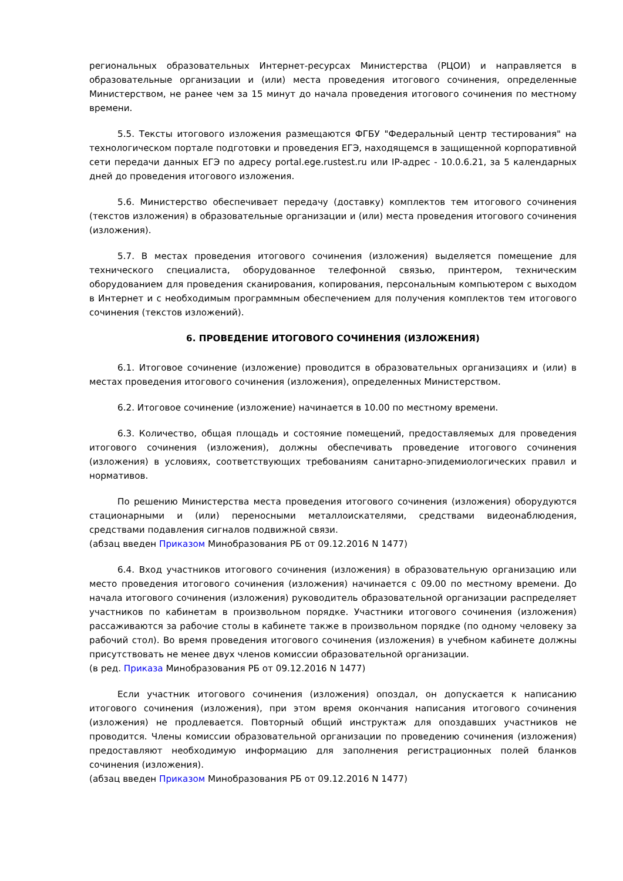региональных образовательных Интернет-ресурсах Министерства (РЦОИ) и направляется в образовательные организации и (или) места проведения итогового сочинения, определенные Министерством, не ранее чем за 15 минут до начала проведения итогового сочинения по местному времени.
5.5. Тексты итогового изложения размещаются ФГБУ "Федеральный центр тестирования" на технологическом портале подготовки и проведения ЕГЭ, находящемся в защищенной корпоративной сети передачи данных ЕГЭ по адресу portal.ege.rustest.ru или IP-адрес - 10.0.6.21, за 5 календарных дней до проведения итогового изложения.
5.6. Министерство обеспечивает передачу (доставку) комплектов тем итогового сочинения (текстов изложения) в образовательные организации и (или) места проведения итогового сочинения (изложения).
5.7. В местах проведения итогового сочинения (изложения) выделяется помещение для технического специалиста, оборудованное телефонной связью, принтером, техническим оборудованием для проведения сканирования, копирования, персональным компьютером с выходом в Интернет и с необходимым программным обеспечением для получения комплектов тем итогового сочинения (текстов изложений).
6. ПРОВЕДЕНИЕ ИТОГОВОГО СОЧИНЕНИЯ (ИЗЛОЖЕНИЯ)
6.1. Итоговое сочинение (изложение) проводится в образовательных организациях и (или) в местах проведения итогового сочинения (изложения), определенных Министерством.
6.2. Итоговое сочинение (изложение) начинается в 10.00 по местному времени.
6.3. Количество, общая площадь и состояние помещений, предоставляемых для проведения итогового сочинения (изложения), должны обеспечивать проведение итогового сочинения (изложения) в условиях, соответствующих требованиям санитарно-эпидемиологических правил и нормативов.
По решению Министерства места проведения итогового сочинения (изложения) оборудуются стационарными и (или) переносными металлоискателями, средствами видеонаблюдения, средствами подавления сигналов подвижной связи.
(абзац введен Приказом Минобразования РБ от 09.12.2016 N 1477)
6.4. Вход участников итогового сочинения (изложения) в образовательную организацию или место проведения итогового сочинения (изложения) начинается с 09.00 по местному времени. До начала итогового сочинения (изложения) руководитель образовательной организации распределяет участников по кабинетам в произвольном порядке. Участники итогового сочинения (изложения) рассаживаются за рабочие столы в кабинете также в произвольном порядке (по одному человеку за рабочий стол). Во время проведения итогового сочинения (изложения) в учебном кабинете должны присутствовать не менее двух членов комиссии образовательной организации.
(в ред. Приказа Минобразования РБ от 09.12.2016 N 1477)
Если участник итогового сочинения (изложения) опоздал, он допускается к написанию итогового сочинения (изложения), при этом время окончания написания итогового сочинения (изложения) не продлевается. Повторный общий инструктаж для опоздавших участников не проводится. Члены комиссии образовательной организации по проведению сочинения (изложения) предоставляют необходимую информацию для заполнения регистрационных полей бланков сочинения (изложения).
(абзац введен Приказом Минобразования РБ от 09.12.2016 N 1477)